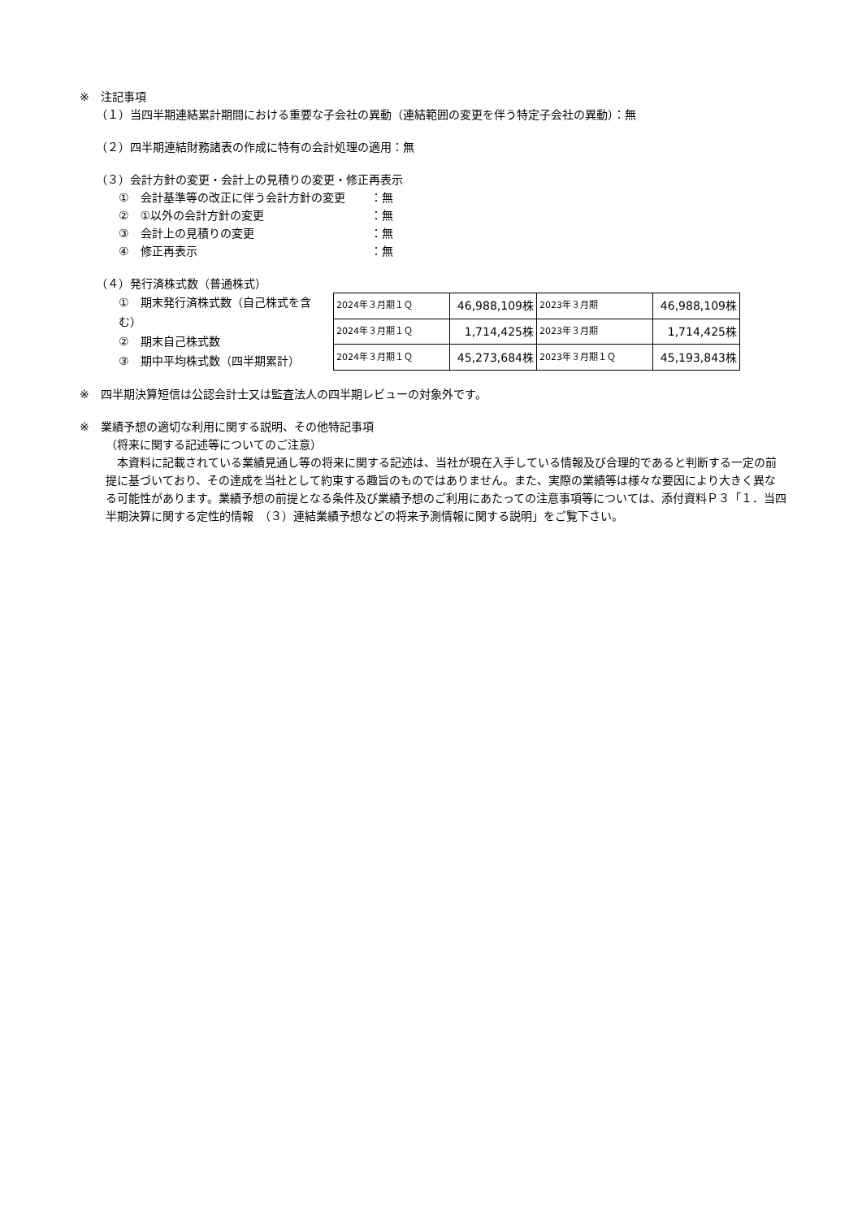※　注記事項
（１）当四半期連結累計期間における重要な子会社の異動（連結範囲の変更を伴う特定子会社の異動）：無
（２）四半期連結財務諸表の作成に特有の会計処理の適用：無
（３）会計方針の変更・会計上の見積りの変更・修正再表示
①　会計基準等の改正に伴う会計方針の変更 ：無
②　①以外の会計方針の変更 ：無
③　会計上の見積りの変更 ：無
④　修正再表示 ：無
（４）発行済株式数（普通株式）
①　期末発行済株式数（自己株式を含む）
②　期末自己株式数
③　期中平均株式数（四半期累計）
| 2024年３月期１Ｑ | 46,988,109株 | 2023年３月期 | 46,988,109株 |
| 2024年３月期１Ｑ | 1,714,425株 | 2023年３月期 | 1,714,425株 |
| 2024年３月期１Ｑ | 45,273,684株 | 2023年３月期１Ｑ | 45,193,843株 |
※　四半期決算短信は公認会計士又は監査法人の四半期レビューの対象外です。
※　業績予想の適切な利用に関する説明、その他特記事項
（将来に関する記述等についてのご注意）
　本資料に記載されている業績見通し等の将来に関する記述は、当社が現在入手している情報及び合理的であると判断する一定の前提に基づいており、その達成を当社として約束する趣旨のものではありません。また、実際の業績等は様々な要因により大きく異なる可能性があります。業績予想の前提となる条件及び業績予想のご利用にあたっての注意事項等については、添付資料Ｐ３「１．当四半期決算に関する定性的情報　（３）連結業績予想などの将来予測情報に関する説明」をご覧下さい。